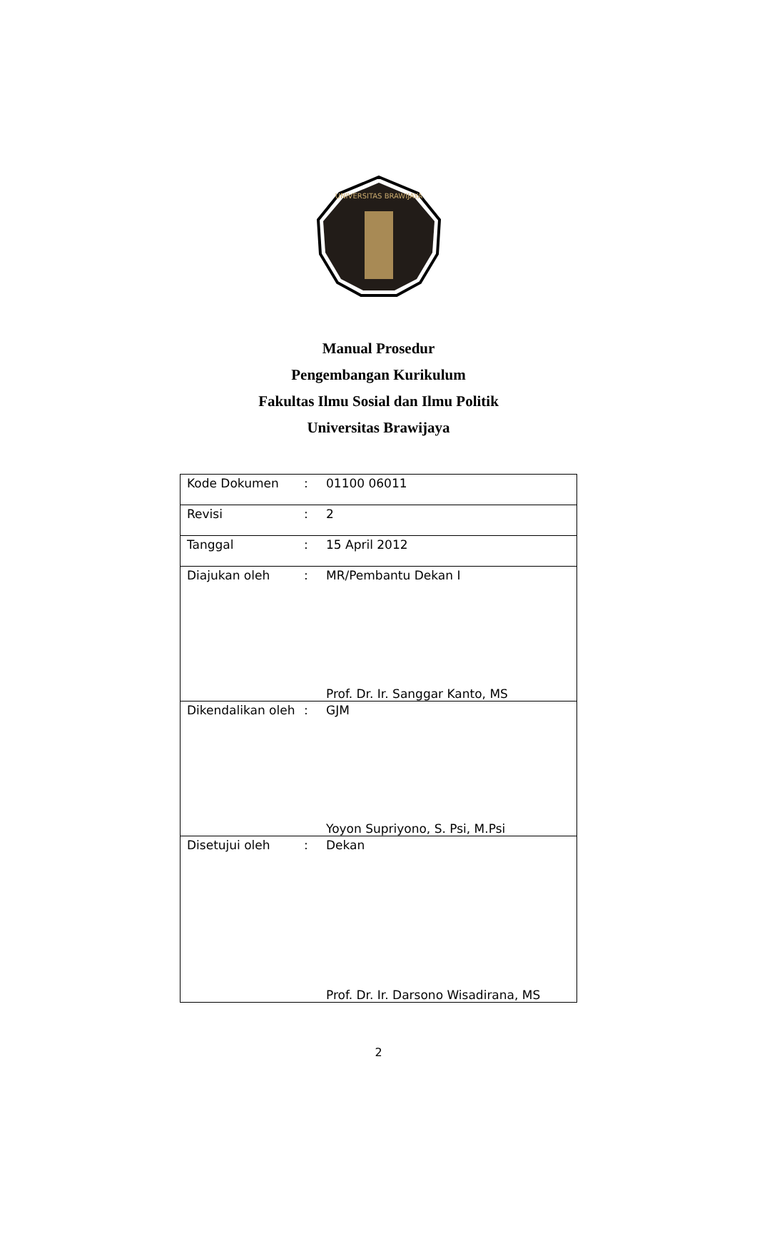UNIVERSITAS BRAWIJAYA
Manual Prosedur
Pengembangan Kurikulum
Fakultas Ilmu Sosial dan Ilmu Politik
Universitas Brawijaya
| Kode Dokumen | : | 01100 06011 |
| Revisi | : | 2 |
| Tanggal | : | 15 April 2012 |
| Diajukan oleh | : | MR/Pembantu Dekan I Prof. Dr. Ir. Sanggar Kanto, MS |
| Dikendalikan oleh | : | GJM Yoyon Supriyono, S. Psi, M.Psi |
| Disetujui oleh | : | Dekan Prof. Dr. Ir. Darsono Wisadirana, MS |
2